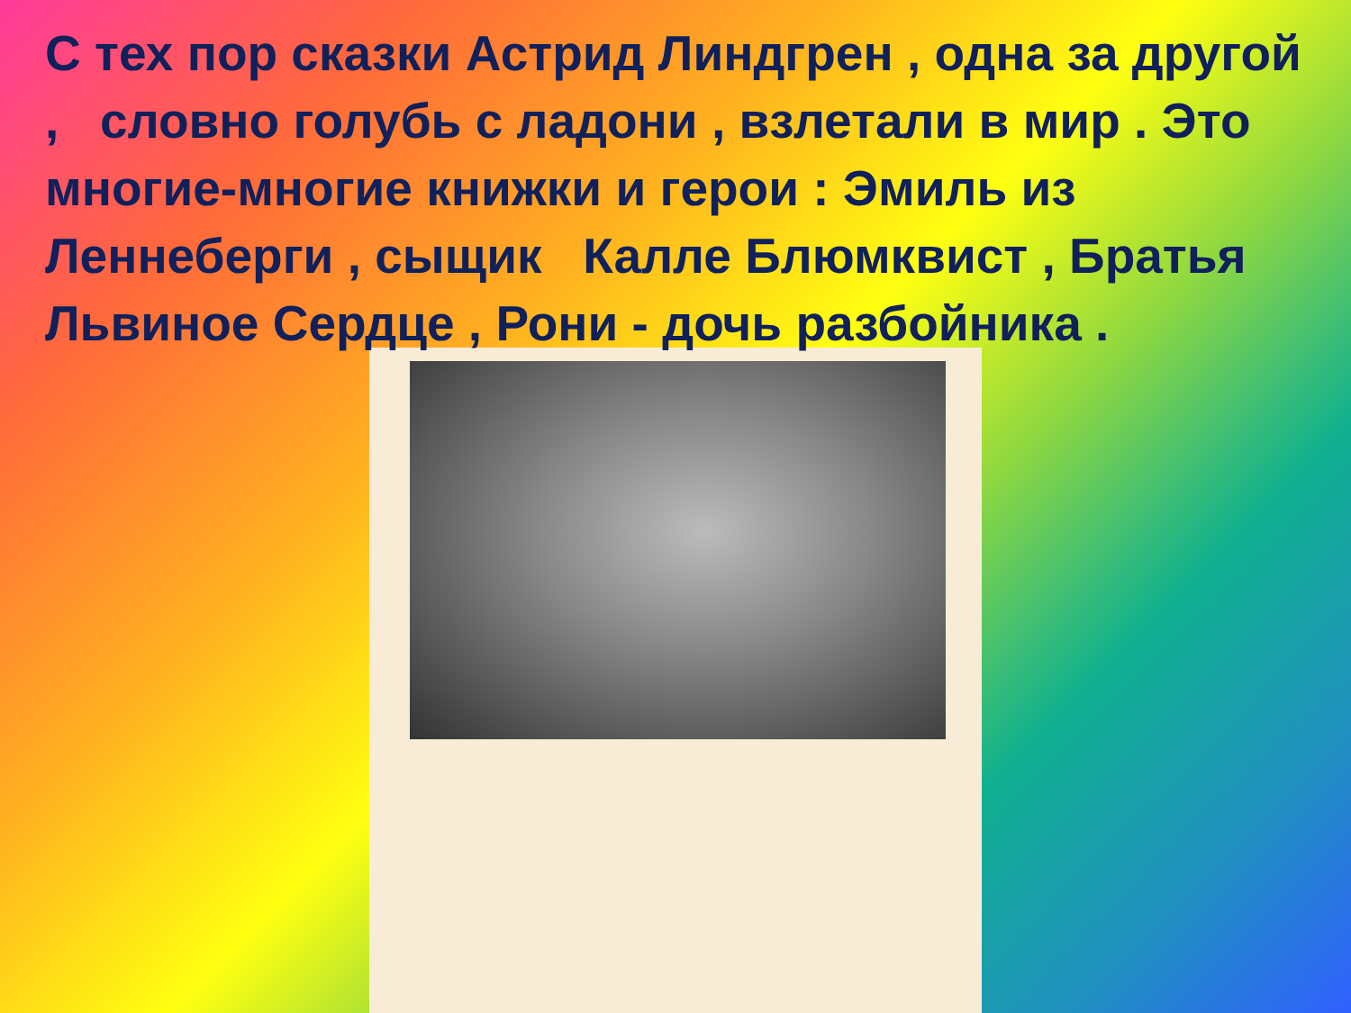С тех пор сказки Астрид Линдгрен , одна за другой , словно голубь с ладони , взлетали в мир . Это многие-многие книжки и герои : Эмиль из Леннеберги , сыщик Калле Блюмквист , Братья Львиное Сердце , Рони - дочь разбойника .